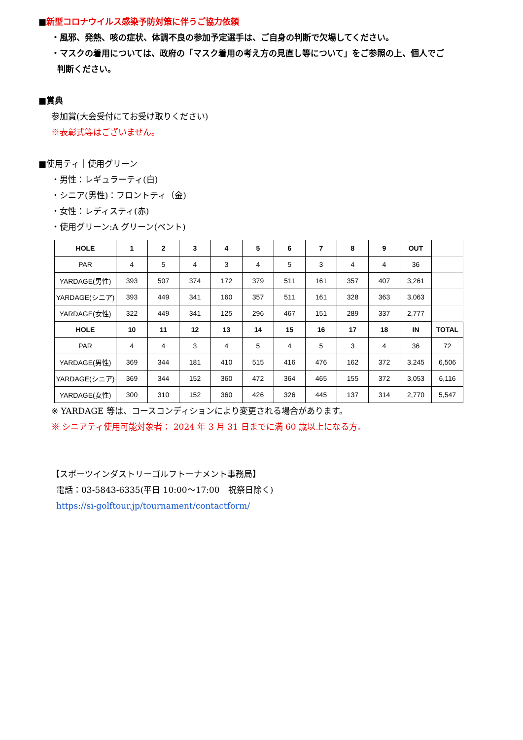■新型コロナウイルス感染予防対策に伴うご協力依頼
・風邪、発熱、咳の症状、体調不良の参加予定選手は、ご自身の判断で欠場してください。
・マスクの着用については、政府の「マスク着用の考え方の見直し等について」をご参照の上、個人でご
判断ください。
■賞典
参加賞(大会受付にてお受け取りください)
※表彰式等はございません。
■使用ティ｜使用グリーン
・男性：レギュラーティ(白)
・シニア(男性)：フロントティ（金)
・女性：レディスティ(赤)
・使用グリーン:A グリーン(ベント)
| HOLE | 1 | 2 | 3 | 4 | 5 | 6 | 7 | 8 | 9 | OUT | |
| PAR | 4 | 5 | 4 | 3 | 4 | 5 | 3 | 4 | 4 | 36 | |
| YARDAGE(男性) | 393 | 507 | 374 | 172 | 379 | 511 | 161 | 357 | 407 | 3,261 | |
| YARDAGE(シニア) | 393 | 449 | 341 | 160 | 357 | 511 | 161 | 328 | 363 | 3,063 | |
| YARDAGE(女性) | 322 | 449 | 341 | 125 | 296 | 467 | 151 | 289 | 337 | 2,777 | |
| HOLE | 10 | 11 | 12 | 13 | 14 | 15 | 16 | 17 | 18 | IN | TOTAL |
| PAR | 4 | 4 | 3 | 4 | 5 | 4 | 5 | 3 | 4 | 36 | 72 |
| YARDAGE(男性) | 369 | 344 | 181 | 410 | 515 | 416 | 476 | 162 | 372 | 3,245 | 6,506 |
| YARDAGE(シニア) | 369 | 344 | 152 | 360 | 472 | 364 | 465 | 155 | 372 | 3,053 | 6,116 |
| YARDAGE(女性) | 300 | 310 | 152 | 360 | 426 | 326 | 445 | 137 | 314 | 2,770 | 5,547 |
※ YARDAGE 等は、コースコンディションにより変更される場合があります。
※ シニアティ使用可能対象者： 2024 年 3 月 31 日までに満 60 歳以上になる方。
【スポーツインダストリーゴルフトーナメント事務局】
電話：03-5843-6335(平日 10:00～17:00　祝祭日除く)
https://si-golftour.jp/tournament/contactform/